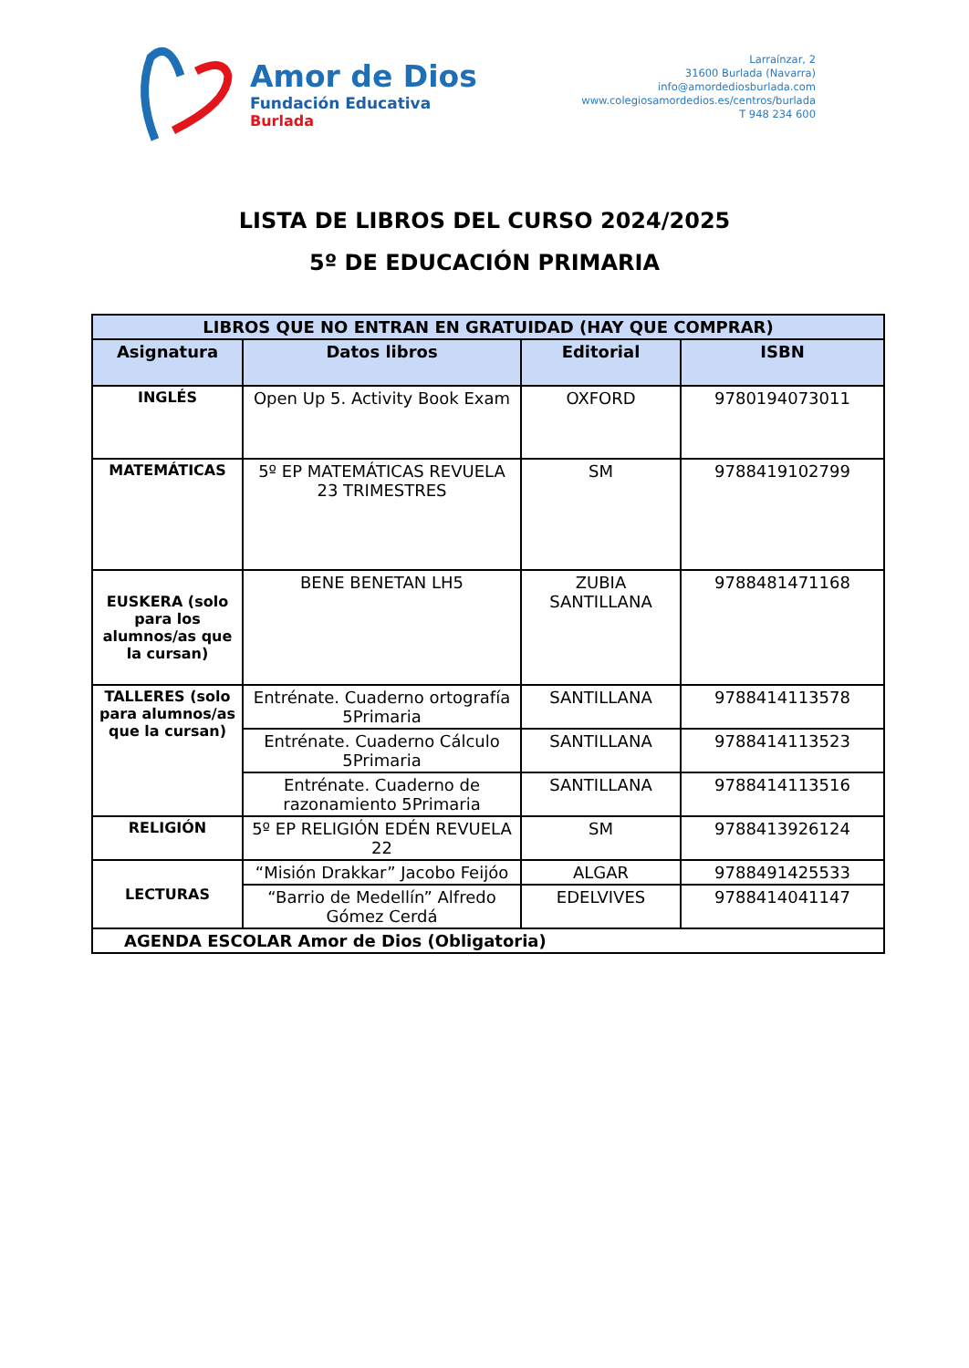Amor de Dios
Fundación Educativa
Burlada
Larraínzar, 2
31600 Burlada (Navarra)
info@amordediosburlada.com
www.colegiosamordedios.es/centros/burlada
T 948 234 600
LISTA DE LIBROS DEL CURSO 2024/2025
5º DE EDUCACIÓN PRIMARIA
| LIBROS QUE NO ENTRAN EN GRATUIDAD (HAY QUE COMPRAR) | | | |
| --- | --- | --- | --- |
| Asignatura | Datos libros | Editorial | ISBN |
| INGLÉS | Open Up 5. Activity Book Exam | OXFORD | 9780194073011 |
| MATEMÁTICAS | 5º EP MATEMÁTICAS REVUELA 23 TRIMESTRES | SM | 9788419102799 |
| EUSKERA (solo para los alumnos/as que la cursan) | BENE BENETAN LH5 | ZUBIA SANTILLANA | 9788481471168 |
| TALLERES (solo para alumnos/as que la cursan) | Entrénate. Cuaderno ortografía 5Primaria | SANTILLANA | 9788414113578 |
| | Entrénate. Cuaderno Cálculo 5Primaria | SANTILLANA | 9788414113523 |
| | Entrénate. Cuaderno de razonamiento 5Primaria | SANTILLANA | 9788414113516 |
| RELIGIÓN | 5º EP RELIGIÓN EDÉN REVUELA 22 | SM | 9788413926124 |
| LECTURAS | “Misión Drakkar” Jacobo Feijóo | ALGAR | 9788491425533 |
| | “Barrio de Medellín” Alfredo Gómez Cerdá | EDELVIVES | 9788414041147 |
| AGENDA ESCOLAR Amor de Dios (Obligatoria) | | | |